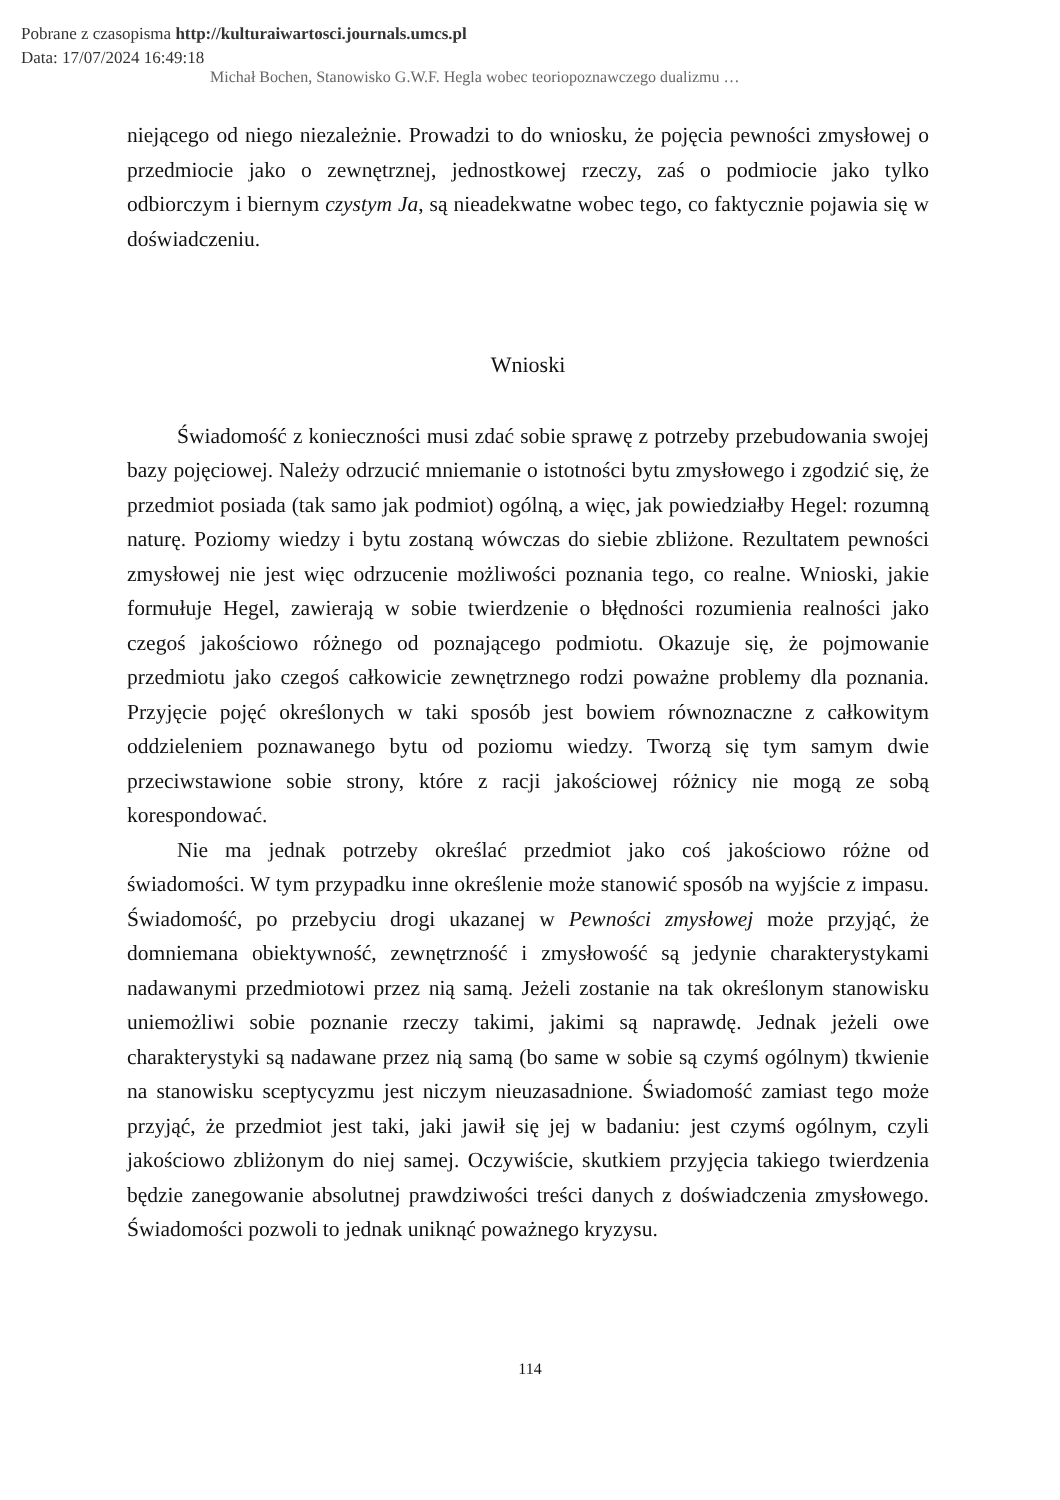Pobrane z czasopisma http://kulturaiwartosci.journals.umcs.pl
Data: 17/07/2024 16:49:18
Michał Bochen, Stanowisko G.W.F. Hegla wobec teoriopoznawczego dualizmu …
niejącego od niego niezależnie. Prowadzi to do wniosku, że pojęcia pewności zmysłowej o przedmiocie jako o zewnętrznej, jednostkowej rzeczy, zaś o podmiocie jako tylko odbiorczym i biernym czystym Ja, są nieadekwatne wobec tego, co faktycznie pojawia się w doświadczeniu.
Wnioski
Świadomość z konieczności musi zdać sobie sprawę z potrzeby przebudowania swojej bazy pojęciowej. Należy odrzucić mniemanie o istotności bytu zmysłowego i zgodzić się, że przedmiot posiada (tak samo jak podmiot) ogólną, a więc, jak powiedziałby Hegel: rozumną naturę. Poziomy wiedzy i bytu zostaną wówczas do siebie zbliżone. Rezultatem pewności zmysłowej nie jest więc odrzucenie możliwości poznania tego, co realne. Wnioski, jakie formułuje Hegel, zawierają w sobie twierdzenie o błędności rozumienia realności jako czegoś jakościowo różnego od poznającego podmiotu. Okazuje się, że pojmowanie przedmiotu jako czegoś całkowicie zewnętrznego rodzi poważne problemy dla poznania. Przyjęcie pojęć określonych w taki sposób jest bowiem równoznaczne z całkowitym oddzieleniem poznawanego bytu od poziomu wiedzy. Tworzą się tym samym dwie przeciwstawione sobie strony, które z racji jakościowej różnicy nie mogą ze sobą korespondować.
Nie ma jednak potrzeby określać przedmiot jako coś jakościowo różne od świadomości. W tym przypadku inne określenie może stanowić sposób na wyjście z impasu. Świadomość, po przebyciu drogi ukazanej w Pewności zmysłowej może przyjąć, że domniemana obiektywność, zewnętrzność i zmysłowość są jedynie charakterystykami nadawanymi przedmiotowi przez nią samą. Jeżeli zostanie na tak określonym stanowisku uniemożliwi sobie poznanie rzeczy takimi, jakimi są naprawdę. Jednak jeżeli owe charakterystyki są nadawane przez nią samą (bo same w sobie są czymś ogólnym) tkwienie na stanowisku sceptycyzmu jest niczym nieuzasadnione. Świadomość zamiast tego może przyjąć, że przedmiot jest taki, jaki jawił się jej w badaniu: jest czymś ogólnym, czyli jakościowo zbliżonym do niej samej. Oczywiście, skutkiem przyjęcia takiego twierdzenia będzie zanegowanie absolutnej prawdziwości treści danych z doświadczenia zmysłowego. Świadomości pozwoli to jednak uniknąć poważnego kryzysu.
114